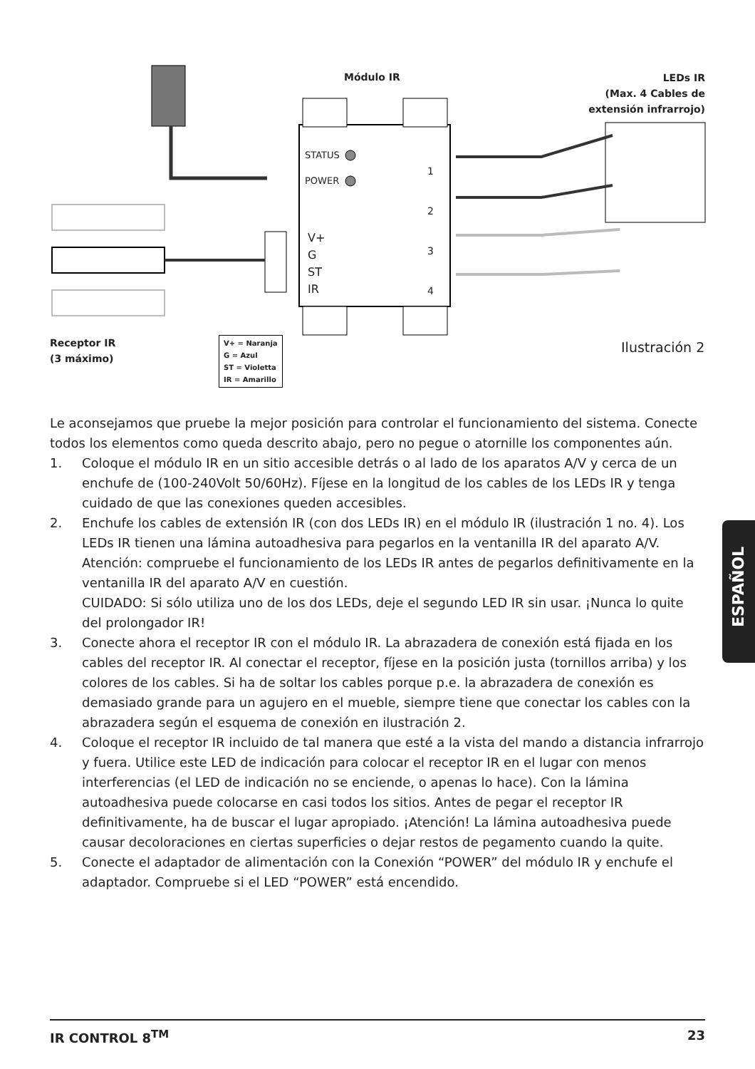Módulo IR
LEDs IR
(Max. 4 Cables de extensión infrarrojo)
STATUS
POWER
V+
G
ST
IR
1
2
3
4
Receptor IR
(3 máximo)
V+ = Naranja
G = Azul
ST = Violetta
IR = Amarillo
Ilustración 2
Le aconsejamos que pruebe la mejor posición para controlar el funcionamiento del sistema. Conecte todos los elementos como queda descrito abajo, pero no pegue o atornille los componentes aún.
1. Coloque el módulo IR en un sitio accesible detrás o al lado de los aparatos A/V y cerca de un enchufe de (100-240Volt 50/60Hz). Fíjese en la longitud de los cables de los LEDs IR y tenga cuidado de que las conexiones queden accesibles.
2. Enchufe los cables de extensión IR (con dos LEDs IR) en el módulo IR (ilustración 1 no. 4). Los LEDs IR tienen una lámina autoadhesiva para pegarlos en la ventanilla IR del aparato A/V. Atención: compruebe el funcionamiento de los LEDs IR antes de pegarlos definitivamente en la ventanilla IR del aparato A/V en cuestión.
CUIDADO: Si sólo utiliza uno de los dos LEDs, deje el segundo LED IR sin usar. ¡Nunca lo quite del prolongador IR!
3. Conecte ahora el receptor IR con el módulo IR. La abrazadera de conexión está fijada en los cables del receptor IR. Al conectar el receptor, fíjese en la posición justa (tornillos arriba) y los colores de los cables. Si ha de soltar los cables porque p.e. la abrazadera de conexión es demasiado grande para un agujero en el mueble, siempre tiene que conectar los cables con la abrazadera según el esquema de conexión en ilustración 2.
4. Coloque el receptor IR incluido de tal manera que esté a la vista del mando a distancia infrarrojo y fuera. Utilice este LED de indicación para colocar el receptor IR en el lugar con menos interferencias (el LED de indicación no se enciende, o apenas lo hace). Con la lámina autoadhesiva puede colocarse en casi todos los sitios. Antes de pegar el receptor IR definitivamente, ha de buscar el lugar apropiado. ¡Atención! La lámina autoadhesiva puede causar decoloraciones en ciertas superficies o dejar restos de pegamento cuando la quite.
5. Conecte el adaptador de alimentación con la Conexión “POWER” del módulo IR y enchufe el adaptador. Compruebe si el LED “POWER” está encendido.
ESPAÑOL
IR CONTROL 8<sup>TM</sup> 23